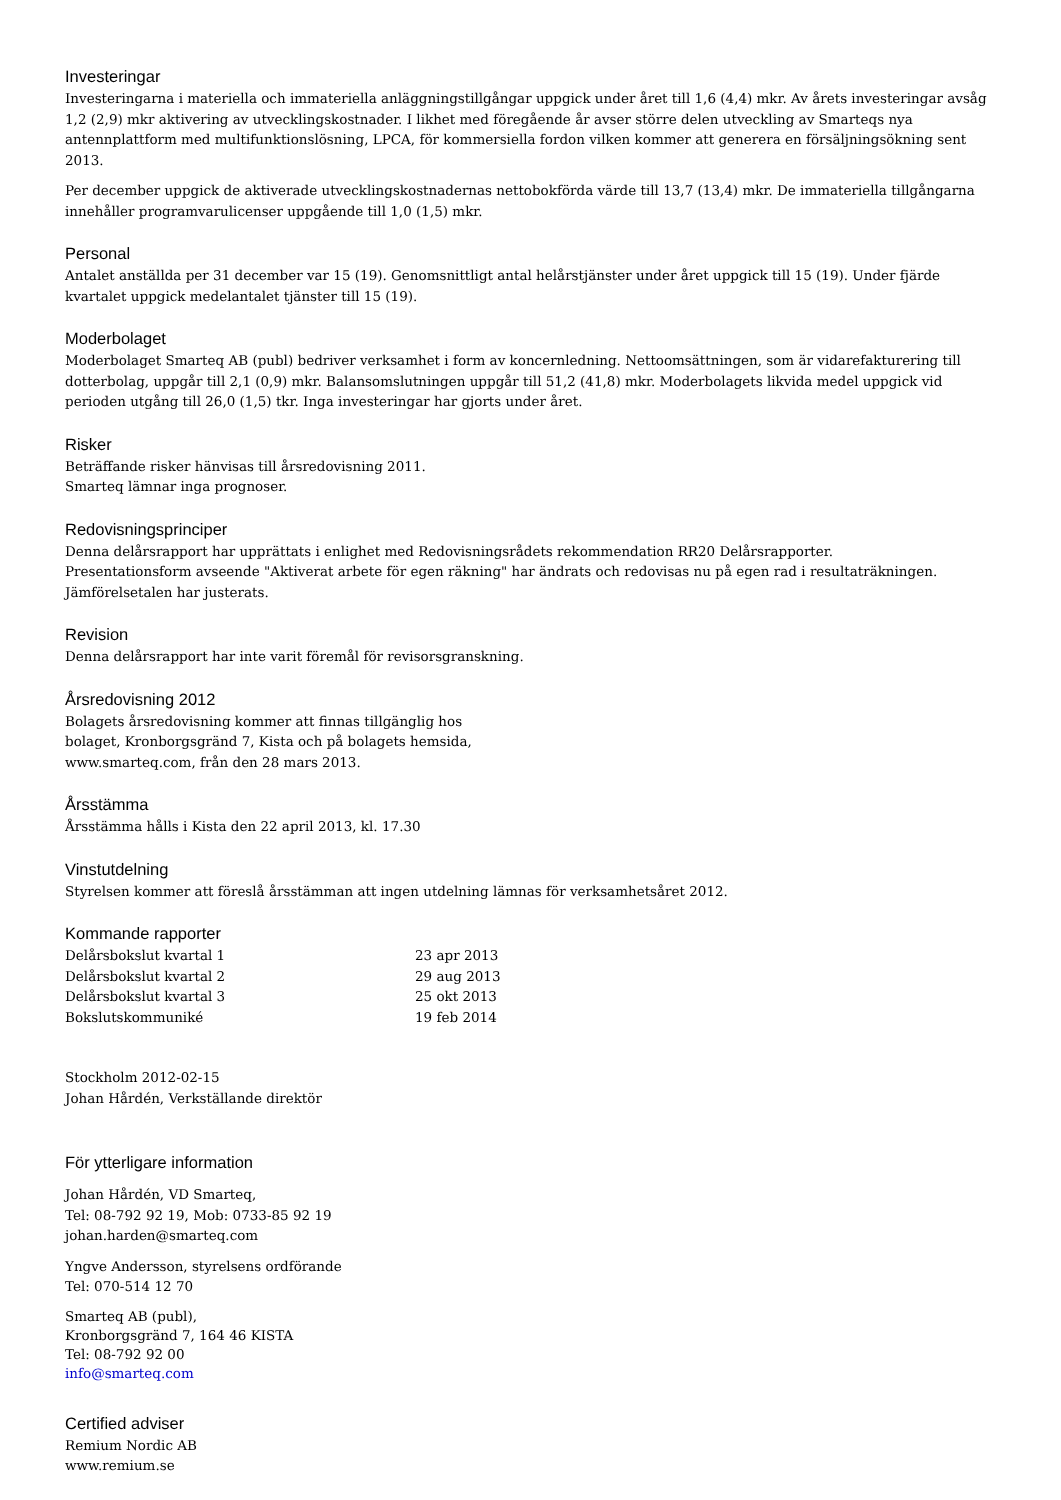Investeringar
Investeringarna i materiella och immateriella anläggningstillgångar uppgick under året till 1,6 (4,4) mkr. Av årets investeringar avsåg 1,2 (2,9) mkr aktivering av utvecklingskostnader. I likhet med föregående år avser större delen utveckling av Smarteqs nya antennplattform med multifunktionslösning, LPCA, för kommersiella fordon vilken kommer att generera en försäljningsökning sent 2013.
Per december uppgick de aktiverade utvecklingskostnadernas nettobokförda värde till 13,7 (13,4) mkr. De immateriella tillgångarna innehåller programvarulicenser uppgående till 1,0 (1,5) mkr.
Personal
Antalet anställda per 31 december var 15 (19). Genomsnittligt antal helårstjänster under året uppgick till 15 (19). Under fjärde kvartalet uppgick medelantalet tjänster till 15 (19).
Moderbolaget
Moderbolaget Smarteq AB (publ) bedriver verksamhet i form av koncernledning. Nettoomsättningen, som är vidarefakturering till dotterbolag, uppgår till 2,1 (0,9) mkr. Balansomslutningen uppgår till 51,2 (41,8) mkr. Moderbolagets likvida medel uppgick vid perioden utgång till 26,0 (1,5) tkr. Inga investeringar har gjorts under året.
Risker
Beträffande risker hänvisas till årsredovisning 2011.
Smarteq lämnar inga prognoser.
Redovisningsprinciper
Denna delårsrapport har upprättats i enlighet med Redovisningsrådets rekommendation RR20 Delårsrapporter.
Presentationsform avseende "Aktiverat arbete för egen räkning" har ändrats och redovisas nu på egen rad i resultaträkningen.
Jämförelsetalen har justerats.
Revision
Denna delårsrapport har inte varit föremål för revisorsgranskning.
Årsredovisning 2012
Bolagets årsredovisning kommer att finnas tillgänglig hos
bolaget, Kronborgsgränd 7, Kista och på bolagets hemsida,
www.smarteq.com, från den 28 mars 2013.
Årsstämma
Årsstämma hålls i Kista den 22 april 2013, kl. 17.30
Vinstutdelning
Styrelsen kommer att föreslå årsstämman att ingen utdelning lämnas för verksamhetsåret 2012.
Kommande rapporter
Delårsbokslut kvartal 1 23 apr 2013
Delårsbokslut kvartal 2 29 aug 2013
Delårsbokslut kvartal 3 25 okt 2013
Bokslutskommuniké 19 feb 2014
Stockholm 2012-02-15
Johan Hårdén, Verkställande direktör
För ytterligare information
Johan Hårdén, VD Smarteq,
Tel: 08-792 92 19, Mob: 0733-85 92 19
johan.harden@smarteq.com
Yngve Andersson, styrelsens ordförande
Tel: 070-514 12 70
Smarteq AB (publ),
Kronborgsgränd 7, 164 46 KISTA
Tel: 08-792 92 00
info@smarteq.com
Certified adviser
Remium Nordic AB
www.remium.se